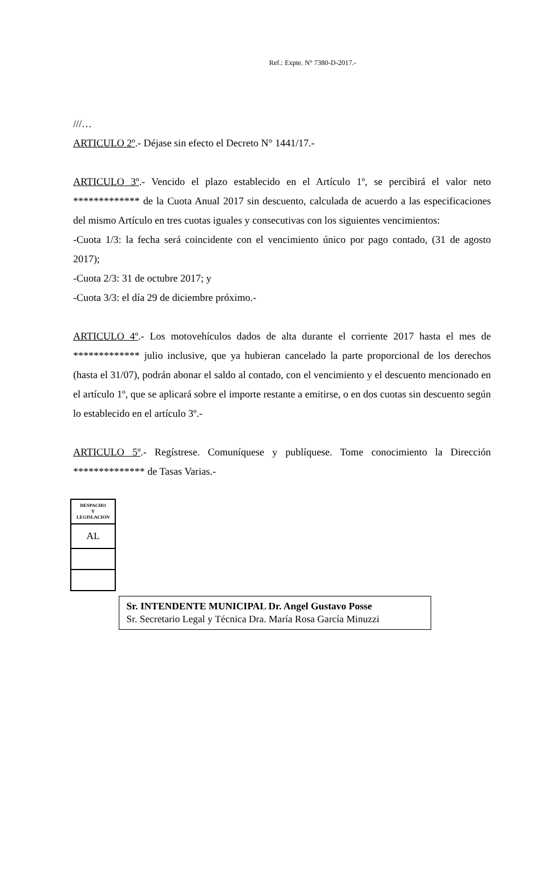Ref.: Expte. N° 7380-D-2017.-
///…
ARTICULO 2º.- Déjase sin efecto el Decreto N° 1441/17.-
ARTICULO 3º.- Vencido el plazo establecido en el Artículo 1º, se percibirá el valor neto ************* de la Cuota Anual 2017 sin descuento, calculada de acuerdo a las especificaciones del mismo Artículo en tres cuotas iguales y consecutivas con los siguientes vencimientos:
-Cuota 1/3: la fecha será coincidente con el vencimiento único por pago contado, (31 de agosto 2017);
-Cuota 2/3: 31 de octubre 2017; y
-Cuota 3/3: el día 29 de diciembre próximo.-
ARTICULO 4º.- Los motovehículos dados de alta durante el corriente 2017 hasta el mes de ************* julio inclusive, que ya hubieran cancelado la parte proporcional de los derechos (hasta el 31/07), podrán abonar el saldo al contado, con el vencimiento y el descuento mencionado en el artículo 1º, que se aplicará sobre el importe restante a emitirse, o en dos cuotas sin descuento según lo establecido en el artículo 3º.-
ARTICULO 5º.- Regístrese. Comuníquese y publíquese. Tome conocimiento la Dirección ************** de Tasas Varias.-
| DESPACHO Y LEGISLACION |
| AL |
Sr. INTENDENTE MUNICIPAL Dr. Angel Gustavo Posse
Sr. Secretario Legal y Técnica Dra. María Rosa García Minuzzi